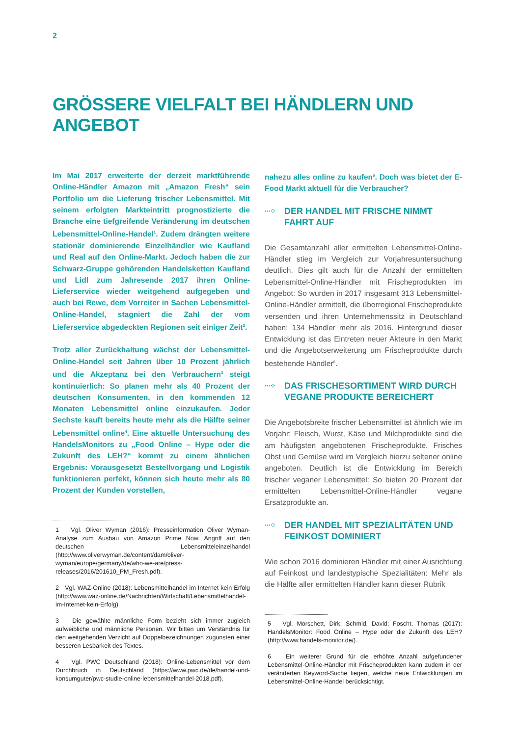2
GRÖSSERE VIELFALT BEI HÄNDLERN UND ANGEBOT
Im Mai 2017 erweiterte der derzeit marktführende Online-Händler Amazon mit „Amazon Fresh“ sein Portfolio um die Lieferung frischer Lebensmittel. Mit seinem erfolgten Markteintritt prognostizierte die Branche eine tiefgreifende Veränderung im deutschen Lebensmittel-Online-Handel<sup>1</sup>. Zudem drängten weitere stationär dominierende Einzelhändler wie Kaufland und Real auf den Online-Markt. Jedoch haben die zur Schwarz-Gruppe gehörenden Handelsketten Kaufland und Lidl zum Jahresende 2017 ihren Online-Lieferservice wieder weitgehend aufgegeben und auch bei Rewe, dem Vorreiter in Sachen Lebensmittel-Online-Handel, stagniert die Zahl der vom Lieferservice abgedeckten Regionen seit einiger Zeit<sup>2</sup>.
Trotz aller Zurückhaltung wächst der Lebensmittel-Online-Handel seit Jahren über 10 Prozent jährlich und die Akzeptanz bei den Verbrauchern<sup>3</sup> steigt kontinuierlich: So planen mehr als 40 Prozent der deutschen Konsumenten, in den kommenden 12 Monaten Lebensmittel online einzukaufen. Jeder Sechste kauft bereits heute mehr als die Hälfte seiner Lebensmittel online<sup>4</sup>. Eine aktuelle Untersuchung des HandelsMonitors zu „Food Online – Hype oder die Zukunft des LEH?“ kommt zu einem ähnlichen Ergebnis: Vorausgesetzt Bestellvorgang und Logistik funktionieren perfekt, können sich heute mehr als 80 Prozent der Kunden vorstellen,
1 Vgl. Oliver Wyman (2016): Presseinformation Oliver Wyman-Analyse zum Ausbau von Amazon Prime Now. Angriff auf den deutschen Lebensmitteleinzelhandel (http://www.oliverwyman.de/content/dam/oliver-wyman/europe/germany/de/who-we-are/press-releases/2016/201610_PM_Fresh.pdf).
2 Vgl. WAZ-Online (2018): Lebensmittelhandel im Internet kein Erfolg (http://www.waz-online.de/Nachrichten/Wirtschaft/Lebensmittelhandel-im-Internet-kein-Erfolg).
3 Die gewählte männliche Form bezieht sich immer zugleich aufweibliche und männliche Personen. Wir bitten um Verständnis für den weitgehenden Verzicht auf Doppelbezeichnungen zugunsten einer besseren Lesbarkeit des Textes.
4 Vgl. PWC Deutschland (2018): Online-Lebensmittel vor dem Durchbruch in Deutschland (https://www.pwc.de/de/handel-und-konsumguter/pwc-studie-online-lebensmittelhandel-2018.pdf).
nahezu alles online zu kaufen<sup>5</sup>. Doch was bietet der E-Food Markt aktuell für die Verbraucher?
···⁘ DER HANDEL MIT FRISCHE NIMMT FAHRT AUF
Die Gesamtanzahl aller ermittelten Lebensmittel-Online-Händler stieg im Vergleich zur Vorjahresuntersuchung deutlich. Dies gilt auch für die Anzahl der ermittelten Lebensmittel-Online-Händler mit Frischeprodukten im Angebot: So wurden in 2017 insgesamt 313 Lebensmittel-Online-Händler ermittelt, die überregional Frischeprodukte versenden und ihren Unternehmenssitz in Deutschland haben; 134 Händler mehr als 2016. Hintergrund dieser Entwicklung ist das Eintreten neuer Akteure in den Markt und die Angebotserweiterung um Frischeprodukte durch bestehende Händler<sup>6</sup>.
···⁘ DAS FRISCHESORTIMENT WIRD DURCH VEGANE PRODUKTE BEREICHERT
Die Angebotsbreite frischer Lebensmittel ist ähnlich wie im Vorjahr: Fleisch, Wurst, Käse und Milchprodukte sind die am häufigsten angebotenen Frischeprodukte. Frisches Obst und Gemüse wird im Vergleich hierzu seltener online angeboten. Deutlich ist die Entwicklung im Bereich frischer veganer Lebensmittel: So bieten 20 Prozent der ermittelten Lebensmittel-Online-Händler vegane Ersatzprodukte an.
···⁘ DER HANDEL MIT SPEZIALITÄTEN UND FEINKOST DOMINIERT
Wie schon 2016 dominieren Händler mit einer Ausrichtung auf Feinkost und landestypische Spezialitäten: Mehr als die Hälfte aller ermittelten Händler kann dieser Rubrik
5 Vgl. Morschett, Dirk; Schmid, David; Foscht, Thomas (2017): HandelsMonitor: Food Online – Hype oder die Zukunft des LEH? (http://www.handels-monitor.de/).
6 Ein weiterer Grund für die erhöhte Anzahl aufgefundener Lebensmittel-Online-Händler mit Frischeprodukten kann zudem in der veränderten Keyword-Suche liegen, welche neue Entwicklungen im Lebensmittel-Online-Handel berücksichtigt.